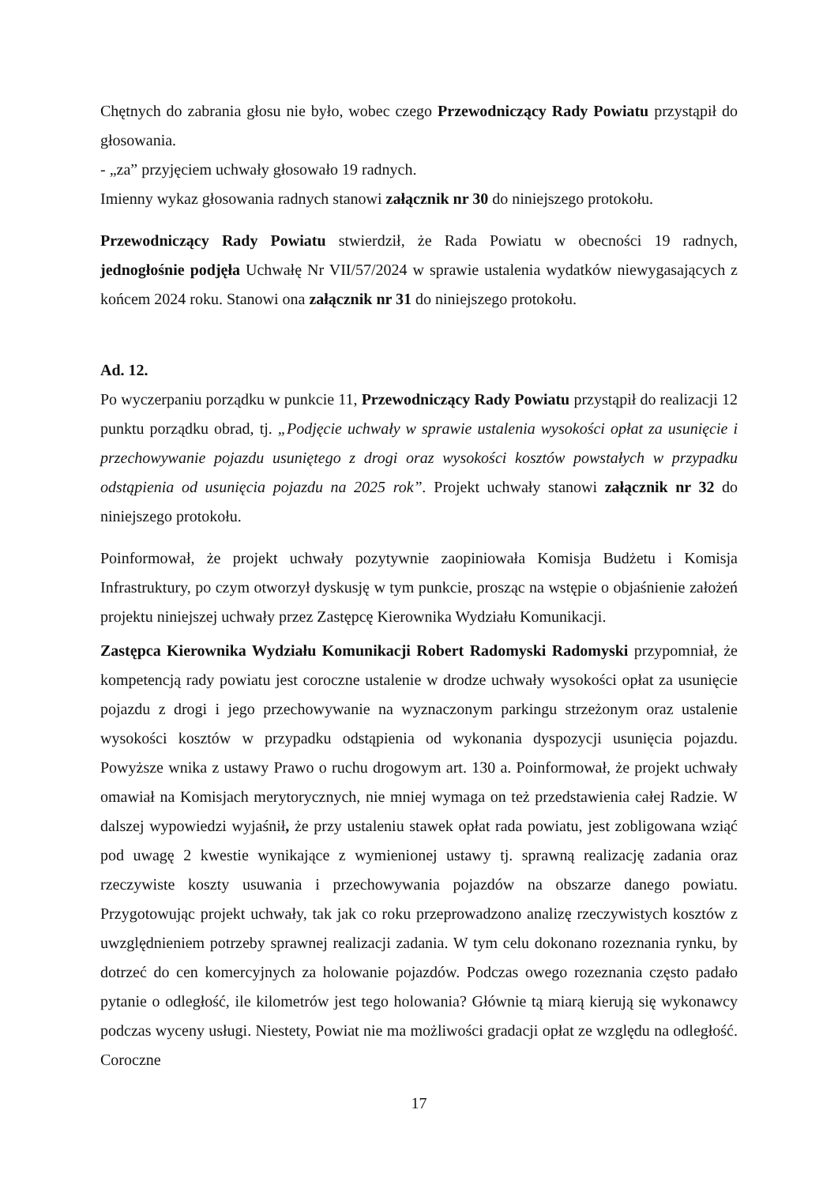Chętnych do zabrania głosu nie było, wobec czego Przewodniczący Rady Powiatu przystąpił do głosowania.
- „za” przyjęciem uchwały głosowało 19 radnych.
Imienny wykaz głosowania radnych stanowi załącznik nr 30 do niniejszego protokołu.
Przewodniczący Rady Powiatu stwierdził, że Rada Powiatu w obecności 19 radnych, jednogłośnie podjęła Uchwałę Nr VII/57/2024 w sprawie ustalenia wydatków niewygasających z końcem 2024 roku. Stanowi ona załącznik nr 31 do niniejszego protokołu.
Ad. 12.
Po wyczerpaniu porządku w punkcie 11, Przewodniczący Rady Powiatu przystąpił do realizacji 12 punktu porządku obrad, tj. „Podjęcie uchwały w sprawie ustalenia wysokości opłat za usunięcie i przechowywanie pojazdu usuniętego z drogi oraz wysokości kosztów powstałych w przypadku odstąpienia od usunięcia pojazdu na 2025 rok”. Projekt uchwały stanowi załącznik nr 32 do niniejszego protokołu.
Poinformował, że projekt uchwały pozytywnie zaopiniowała Komisja Budżetu i Komisja Infrastruktury, po czym otworzył dyskusję w tym punkcie, prosząc na wstępie o objaśnienie założeń projektu niniejszej uchwały przez Zastępcę Kierownika Wydziału Komunikacji.
Zastępca Kierownika Wydziału Komunikacji Robert Radomyski Radomyski przypomniał, że kompetencją rady powiatu jest coroczne ustalenie w drodze uchwały wysokości opłat za usunięcie pojazdu z drogi i jego przechowywanie na wyznaczonym parkingu strzeżonym oraz ustalenie wysokości kosztów w przypadku odstąpienia od wykonania dyspozycji usunięcia pojazdu. Powyższe wnika z ustawy Prawo o ruchu drogowym art. 130 a. Poinformował, że projekt uchwały omawiał na Komisjach merytorycznych, nie mniej wymaga on też przedstawienia całej Radzie. W dalszej wypowiedzi wyjaśnił, że przy ustaleniu stawek opłat rada powiatu, jest zobligowana wziąć pod uwagę 2 kwestie wynikające z wymienionej ustawy tj. sprawną realizację zadania oraz rzeczywiste koszty usuwania i przechowywania pojazdów na obszarze danego powiatu. Przygotowując projekt uchwały, tak jak co roku przeprowadzono analizę rzeczywistych kosztów z uwzględnieniem potrzeby sprawnej realizacji zadania. W tym celu dokonano rozeznania rynku, by dotrzeć do cen komercyjnych za holowanie pojazdów. Podczas owego rozeznania często padało pytanie o odległość, ile kilometrów jest tego holowania? Głównie tą miarą kierują się wykonawcy podczas wyceny usługi. Niestety, Powiat nie ma możliwości gradacji opłat ze względu na odległość. Coroczne
17